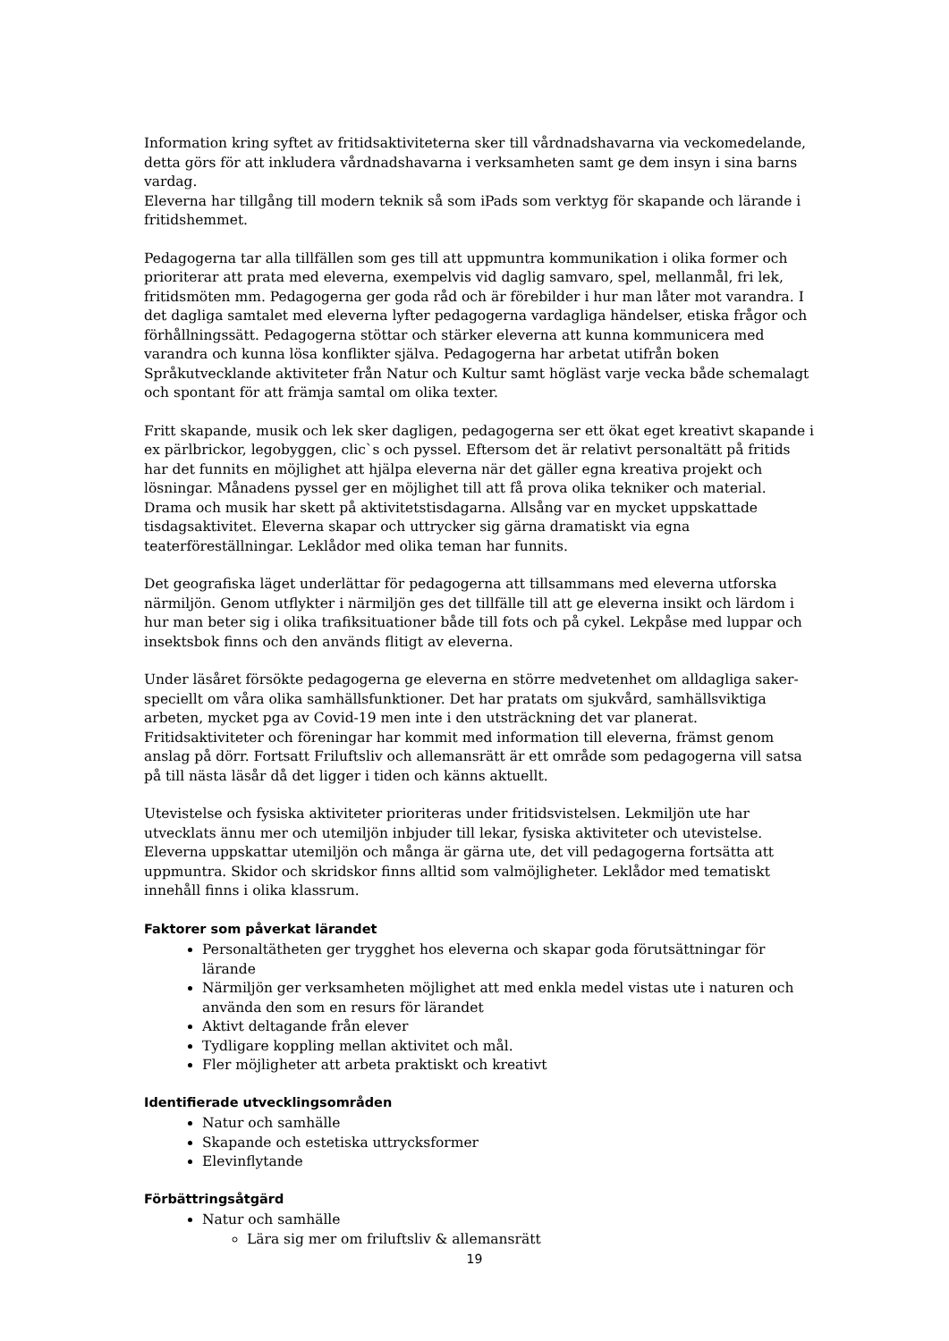Information kring syftet av fritidsaktiviteterna sker till vårdnadshavarna via veckomedelande, detta görs för att inkludera vårdnadshavarna i verksamheten samt ge dem insyn i sina barns vardag.
Eleverna har tillgång till modern teknik så som iPads som verktyg för skapande och lärande i fritidshemmet.
Pedagogerna tar alla tillfällen som ges till att uppmuntra kommunikation i olika former och prioriterar att prata med eleverna, exempelvis vid daglig samvaro, spel, mellanmål, fri lek, fritidsmöten mm. Pedagogerna ger goda råd och är förebilder i hur man låter mot varandra. I det dagliga samtalet med eleverna lyfter pedagogerna vardagliga händelser, etiska frågor och förhållningssätt. Pedagogerna stöttar och stärker eleverna att kunna kommunicera med varandra och kunna lösa konflikter själva. Pedagogerna har arbetat utifrån boken Språkutvecklande aktiviteter från Natur och Kultur samt högläst varje vecka både schemalagt och spontant för att främja samtal om olika texter.
Fritt skapande, musik och lek sker dagligen, pedagogerna ser ett ökat eget kreativt skapande i ex pärlbrickor, legobyggen, clic`s och pyssel. Eftersom det är relativt personaltätt på fritids har det funnits en möjlighet att hjälpa eleverna när det gäller egna kreativa projekt och lösningar. Månadens pyssel ger en möjlighet till att få prova olika tekniker och material. Drama och musik har skett på aktivitetstisdagarna. Allsång var en mycket uppskattade tisdagsaktivitet. Eleverna skapar och uttrycker sig gärna dramatiskt via egna teaterföreställningar. Leklådor med olika teman har funnits.
Det geografiska läget underlättar för pedagogerna att tillsammans med eleverna utforska närmiljön. Genom utflykter i närmiljön ges det tillfälle till att ge eleverna insikt och lärdom i hur man beter sig i olika trafiksituationer både till fots och på cykel. Lekpåse med luppar och insektsbok finns och den används flitigt av eleverna.
Under läsåret försökte pedagogerna ge eleverna en större medvetenhet om alldagliga saker- speciellt om våra olika samhällsfunktioner. Det har pratats om sjukvård, samhällsviktiga arbeten, mycket pga av Covid-19 men inte i den utsträckning det var planerat. Fritidsaktiviteter och föreningar har kommit med information till eleverna, främst genom anslag på dörr. Fortsatt Friluftsliv och allemansrätt är ett område som pedagogerna vill satsa på till nästa läsår då det ligger i tiden och känns aktuellt.
Utevistelse och fysiska aktiviteter prioriteras under fritidsvistelsen. Lekmiljön ute har utvecklats ännu mer och utemiljön inbjuder till lekar, fysiska aktiviteter och utevistelse. Eleverna uppskattar utemiljön och många är gärna ute, det vill pedagogerna fortsätta att uppmuntra. Skidor och skridskor finns alltid som valmöjligheter. Leklådor med tematiskt innehåll finns i olika klassrum.
Faktorer som påverkat lärandet
Personaltätheten ger trygghet hos eleverna och skapar goda förutsättningar för lärande
Närmiljön ger verksamheten möjlighet att med enkla medel vistas ute i naturen och använda den som en resurs för lärandet
Aktivt deltagande från elever
Tydligare koppling mellan aktivitet och mål.
Fler möjligheter att arbeta praktiskt och kreativt
Identifierade utvecklingsområden
Natur och samhälle
Skapande och estetiska uttrycksformer
Elevinflytande
Förbättringsåtgärd
Natur och samhälle
Lära sig mer om friluftsliv & allemansrätt
19